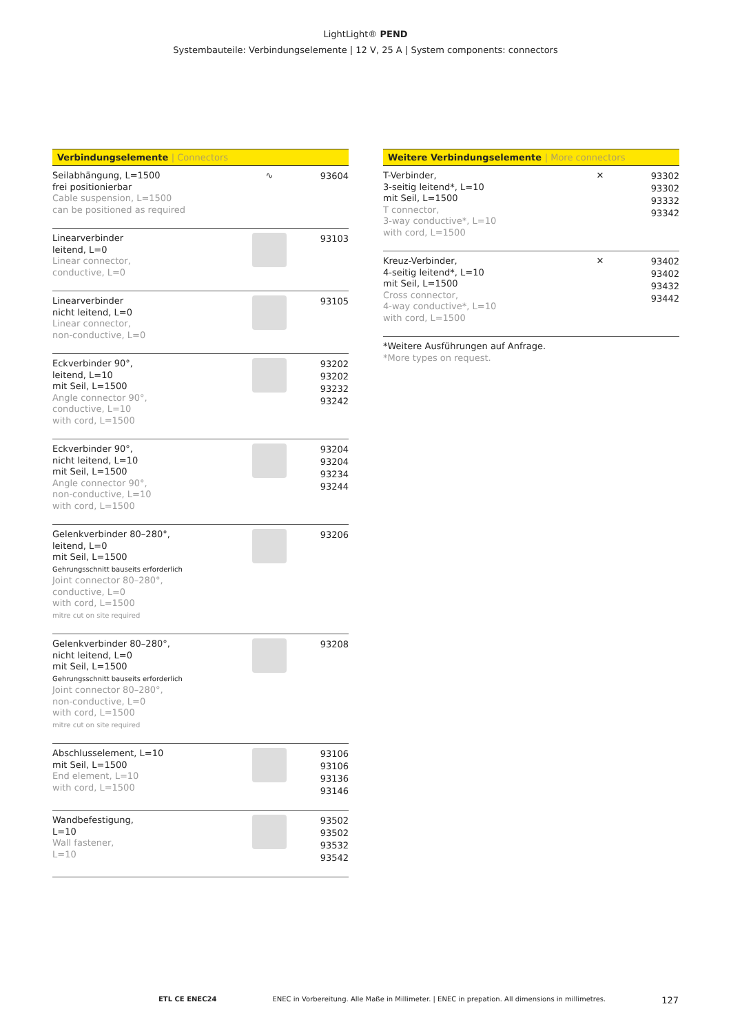LightLight® PEND
Systembauteile: Verbindungselemente | 12 V, 25 A | System components: connectors
Verbindungselemente | Connectors
| Seilabhängung, L=1500 frei positionierbar Cable suspension, L=1500 can be positioned as required | ∿ | 93604 |
| Linearverbinder leitend, L=0 Linear connector, conductive, L=0 | | 93103 |
| Linearverbinder nicht leitend, L=0 Linear connector, non-conductive, L=0 | | 93105 |
| Eckverbinder 90°, leitend, L=10 mit Seil, L=1500 Angle connector 90°, conductive, L=10 with cord, L=1500 | | 93202 93202 93232 93242 |
| Eckverbinder 90°, nicht leitend, L=10 mit Seil, L=1500 Angle connector 90°, non-conductive, L=10 with cord, L=1500 | | 93204 93204 93234 93244 |
| Gelenkverbinder 80–280°, leitend, L=0 mit Seil, L=1500 Gehrungsschnitt bauseits erforderlich Joint connector 80–280°, conductive, L=0 with cord, L=1500 mitre cut on site required | | 93206 |
| Gelenkverbinder 80–280°, nicht leitend, L=0 mit Seil, L=1500 Gehrungsschnitt bauseits erforderlich Joint connector 80–280°, non-conductive, L=0 with cord, L=1500 mitre cut on site required | | 93208 |
| Abschlusselement, L=10 mit Seil, L=1500 End element, L=10 with cord, L=1500 | | 93106 93106 93136 93146 |
| Wandbefestigung, L=10 Wall fastener, L=10 | | 93502 93502 93532 93542 |
Weitere Verbindungselemente | More connectors
| T-Verbinder, 3-seitig leitend*, L=10 mit Seil, L=1500 T connector, 3-way conductive*, L=10 with cord, L=1500 | ✕ | 93302 93302 93332 93342 |
| Kreuz-Verbinder, 4-seitig leitend*, L=10 mit Seil, L=1500 Cross connector, 4-way conductive*, L=10 with cord, L=1500 | ✕ | 93402 93402 93432 93442 |
*Weitere Ausführungen auf Anfrage.
*More types on request.
ETL CE ENEC24 ENEC in Vorbereitung. Alle Maße in Millimeter. | ENEC in prepation. All dimensions in millimetres. 127